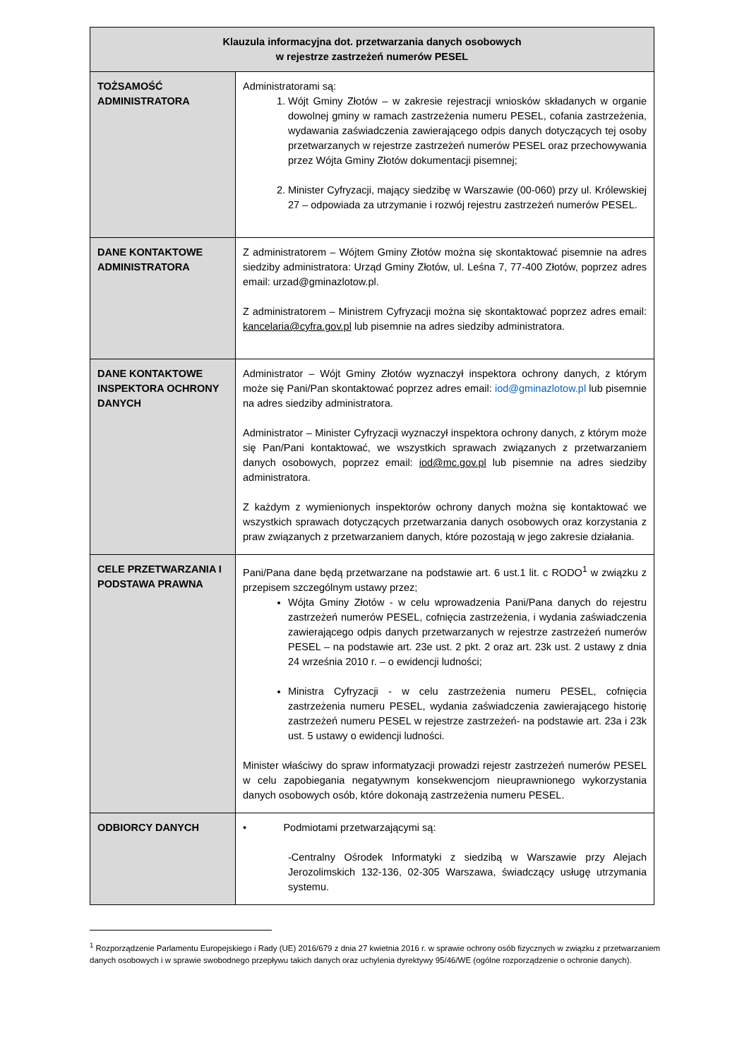| Klauzula informacyjna dot. przetwarzania danych osobowych w rejestrze zastrzeżeń numerów PESEL | |
| --- | --- |
| TOŻSAMOŚĆ ADMINISTRATORA | Administratorami są: 1. Wójt Gminy Złotów – w zakresie rejestracji wniosków składanych w organie dowolnej gminy w ramach zastrzeżenia numeru PESEL, cofania zastrzeżenia, wydawania zaświadczenia zawierającego odpis danych dotyczących tej osoby przetwarzanych w rejestrze zastrzeżeń numerów PESEL oraz przechowywania przez Wójta Gminy Złotów dokumentacji pisemnej; 2. Minister Cyfryzacji, mający siedzibę w Warszawie (00-060) przy ul. Królewskiej 27 – odpowiada za utrzymanie i rozwój rejestru zastrzeżeń numerów PESEL. |
| DANE KONTAKTOWE ADMINISTRATORA | Z administratorem – Wójtem Gminy Złotów można się skontaktować pisemnie na adres siedziby administratora: Urząd Gminy Złotów, ul. Leśna 7, 77-400 Złotów, poprzez adres email: urzad@gminazlotow.pl. Z administratorem – Ministrem Cyfryzacji można się skontaktować poprzez adres email: kancelaria@cyfra.gov.pl lub pisemnie na adres siedziby administratora. |
| DANE KONTAKTOWE INSPEKTORA OCHRONY DANYCH | Administrator – Wójt Gminy Złotów wyznaczył inspektora ochrony danych, z którym może się Pani/Pan skontaktować poprzez adres email: iod@gminazlotow.pl lub pisemnie na adres siedziby administratora. Administrator – Minister Cyfryzacji wyznaczył inspektora ochrony danych, z którym może się Pan/Pani kontaktować, we wszystkich sprawach związanych z przetwarzaniem danych osobowych, poprzez email: iod@mc.gov.pl lub pisemnie na adres siedziby administratora. Z każdym z wymienionych inspektorów ochrony danych można się kontaktować we wszystkich sprawach dotyczących przetwarzania danych osobowych oraz korzystania z praw związanych z przetwarzaniem danych, które pozostają w jego zakresie działania. |
| CELE PRZETWARZANIA I PODSTAWA PRAWNA | Pani/Pana dane będą przetwarzane na podstawie art. 6 ust.1 lit. c RODO<sup>1</sup> w związku z przepisem szczególnym ustawy przez; Wójta Gminy Złotów - w celu wprowadzenia Pani/Pana danych do rejestru zastrzeżeń numerów PESEL, cofnięcia zastrzeżenia, i wydania zaświadczenia zawierającego odpis danych przetwarzanych w rejestrze zastrzeżeń numerów PESEL – na podstawie art. 23e ust. 2 pkt. 2 oraz art. 23k ust. 2 ustawy z dnia 24 września 2010 r. – o ewidencji ludności; Ministra Cyfryzacji - w celu zastrzeżenia numeru PESEL, cofnięcia zastrzeżenia numeru PESEL, wydania zaświadczenia zawierającego historię zastrzeżeń numeru PESEL w rejestrze zastrzeżeń- na podstawie art. 23a i 23k ust. 5 ustawy o ewidencji ludności. Minister właściwy do spraw informatyzacji prowadzi rejestr zastrzeżeń numerów PESEL w celu zapobiegania negatywnym konsekwencjom nieuprawnionego wykorzystania danych osobowych osób, które dokonają zastrzeżenia numeru PESEL. |
| ODBIORCY DANYCH | • Podmiotami przetwarzającymi są: -Centralny Ośrodek Informatyki z siedzibą w Warszawie przy Alejach Jerozolimskich 132-136, 02-305 Warszawa, świadczący usługę utrzymania systemu. |
<sup>1</sup> Rozporządzenie Parlamentu Europejskiego i Rady (UE) 2016/679 z dnia 27 kwietnia 2016 r. w sprawie ochrony osób fizycznych w związku z przetwarzaniem danych osobowych i w sprawie swobodnego przepływu takich danych oraz uchylenia dyrektywy 95/46/WE (ogólne rozporządzenie o ochronie danych).